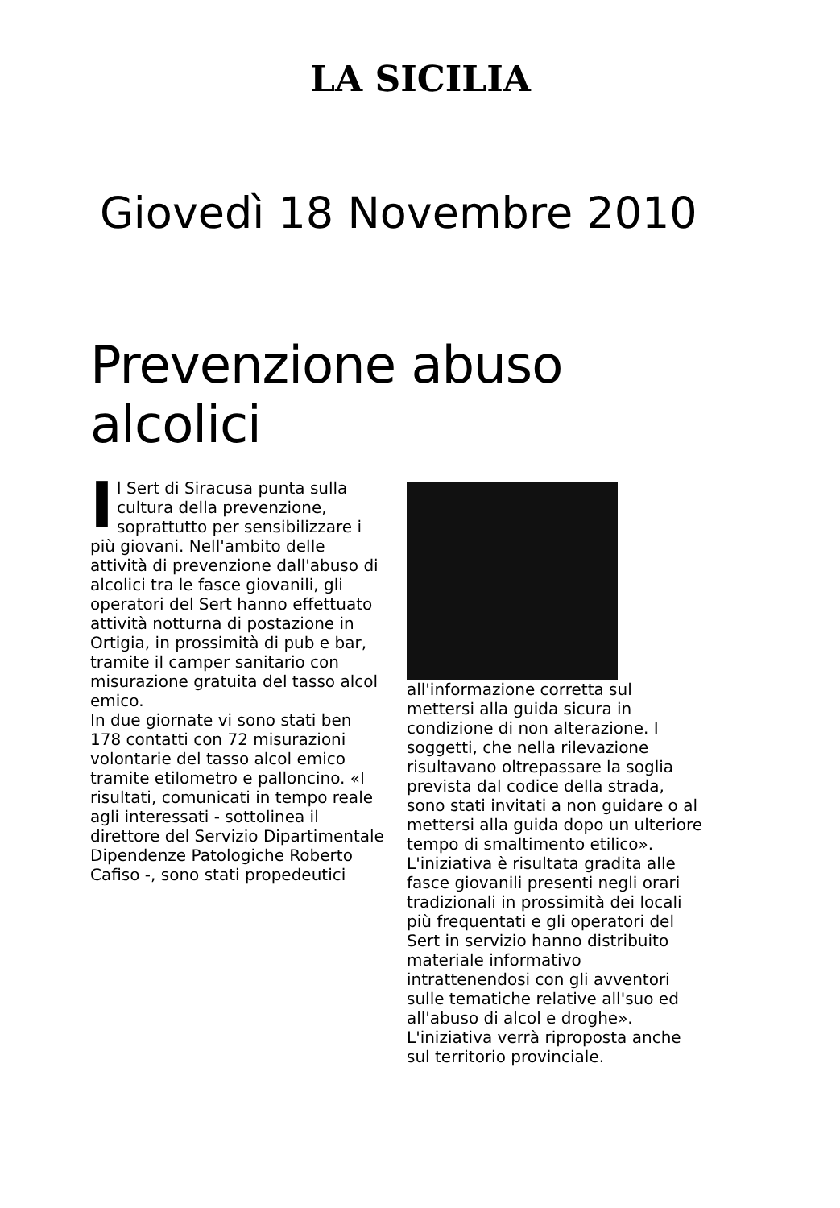LA SICILIA
Giovedì 18 Novembre 2010
Prevenzione abuso alcolici
Il Sert di Siracusa punta sulla cultura della prevenzione, soprattutto per sensibilizzare i più giovani. Nell'ambito delle attività di prevenzione dall'abuso di alcolici tra le fasce giovanili, gli operatori del Sert hanno effettuato attività notturna di postazione in Ortigia, in prossimità di pub e bar, tramite il camper sanitario con misurazione gratuita del tasso alcol emico.
In due giornate vi sono stati ben 178 contatti con 72 misurazioni volontarie del tasso alcol emico tramite etilometro e palloncino. «I risultati, comunicati in tempo reale agli interessati - sottolinea il direttore del Servizio Dipartimentale Dipendenze Patologiche Roberto Cafiso -, sono stati propedeutici
all'informazione corretta sul mettersi alla guida sicura in condizione di non alterazione. I soggetti, che nella rilevazione risultavano oltrepassare la soglia prevista dal codice della strada, sono stati invitati a non guidare o al mettersi alla guida dopo un ulteriore tempo di smaltimento etilico».
L'iniziativa è risultata gradita alle fasce giovanili presenti negli orari tradizionali in prossimità dei locali più frequentati e gli operatori del Sert in servizio hanno distribuito materiale informativo intrattenendosi con gli avventori sulle tematiche relative all'suo ed all'abuso di alcol e droghe».
L'iniziativa verrà riproposta anche sul territorio provinciale.